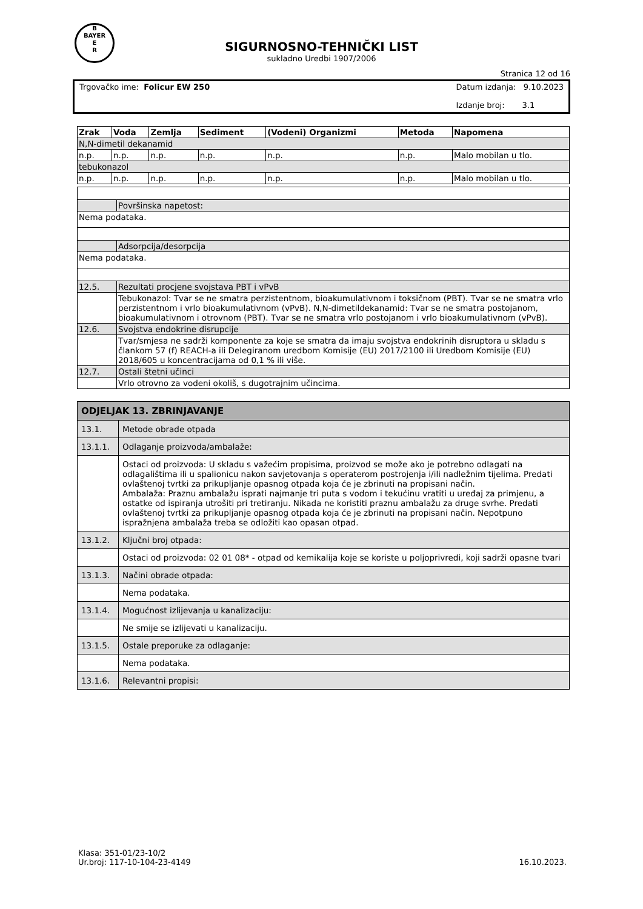B
BAYER
E
R
SIGURNOSNO-TEHNIČKI LIST
sukladno Uredbi 1907/2006
Stranica 12 od 16
Trgovačko ime: Folicur EW 250 Datum izdanja: 9.10.2023
Izdanje broj: 3.1
| Zrak | Voda | Zemlja | Sediment | (Vodeni) Organizmi | Metoda | Napomena |
| --- | --- | --- | --- | --- | --- | --- |
| N,N-dimetil dekanamid | | | | | | |
| n.p. | n.p. | n.p. | n.p. | n.p. | n.p. | Malo mobilan u tlo. |
| tebukonazol | | | | | | |
| n.p. | n.p. | n.p. | n.p. | n.p. | n.p. | Malo mobilan u tlo. |
| | Površinska napetost: |
| Nema podataka. | |
| | Adsorpcija/desorpcija |
| Nema podataka. | |
| 12.5. | Rezultati procjene svojstava PBT i vPvB |
| | Tebukonazol: Tvar se ne smatra perzistentnom, bioakumulativnom i toksičnom (PBT). Tvar se ne smatra vrlo perzistentnom i vrlo bioakumulativnom (vPvB). N,N-dimetildekanamid: Tvar se ne smatra postojanom, bioakumulativnom i otrovnom (PBT). Tvar se ne smatra vrlo postojanom i vrlo bioakumulativnom (vPvB). |
| 12.6. | Svojstva endokrine disrupcije |
| | Tvar/smjesa ne sadrži komponente za koje se smatra da imaju svojstva endokrinih disruptora u skladu s člankom 57 (f) REACH-a ili Delegiranom uredbom Komisije (EU) 2017/2100 ili Uredbom Komisije (EU) 2018/605 u koncentracijama od 0,1 % ili više. |
| 12.7. | Ostali štetni učinci |
| | Vrlo otrovno za vodeni okoliš, s dugotrajnim učincima. |
| ODJELJAK 13. ZBRINJAVANJE | |
| 13.1. | Metode obrade otpada |
| 13.1.1. | Odlaganje proizvoda/ambalaže: |
| | Ostaci od proizvoda: U skladu s važećim propisima, proizvod se može ako je potrebno odlagati na odlagalištima ili u spalionicu nakon savjetovanja s operaterom postrojenja i/ili nadležnim tijelima. Predati ovlaštenoj tvrtki za prikupljanje opasnog otpada koja će je zbrinuti na propisani način. Ambalaža: Praznu ambalažu isprati najmanje tri puta s vodom i tekućinu vratiti u uređaj za primjenu, a ostatke od ispiranja utrošiti pri tretiranju. Nikada ne koristiti praznu ambalažu za druge svrhe. Predati ovlaštenoj tvrtki za prikupljanje opasnog otpada koja će je zbrinuti na propisani način. Nepotpuno ispražnjena ambalaža treba se odložiti kao opasan otpad. |
| 13.1.2. | Ključni broj otpada: |
| | Ostaci od proizvoda: 02 01 08* - otpad od kemikalija koje se koriste u poljoprivredi, koji sadrži opasne tvari |
| 13.1.3. | Načini obrade otpada: |
| | Nema podataka. |
| 13.1.4. | Mogućnost izlijevanja u kanalizaciju: |
| | Ne smije se izlijevati u kanalizaciju. |
| 13.1.5. | Ostale preporuke za odlaganje: |
| | Nema podataka. |
| 13.1.6. | Relevantni propisi: |
Klasa: 351-01/23-10/2
Ur.broj: 117-10-104-23-4149
16.10.2023.